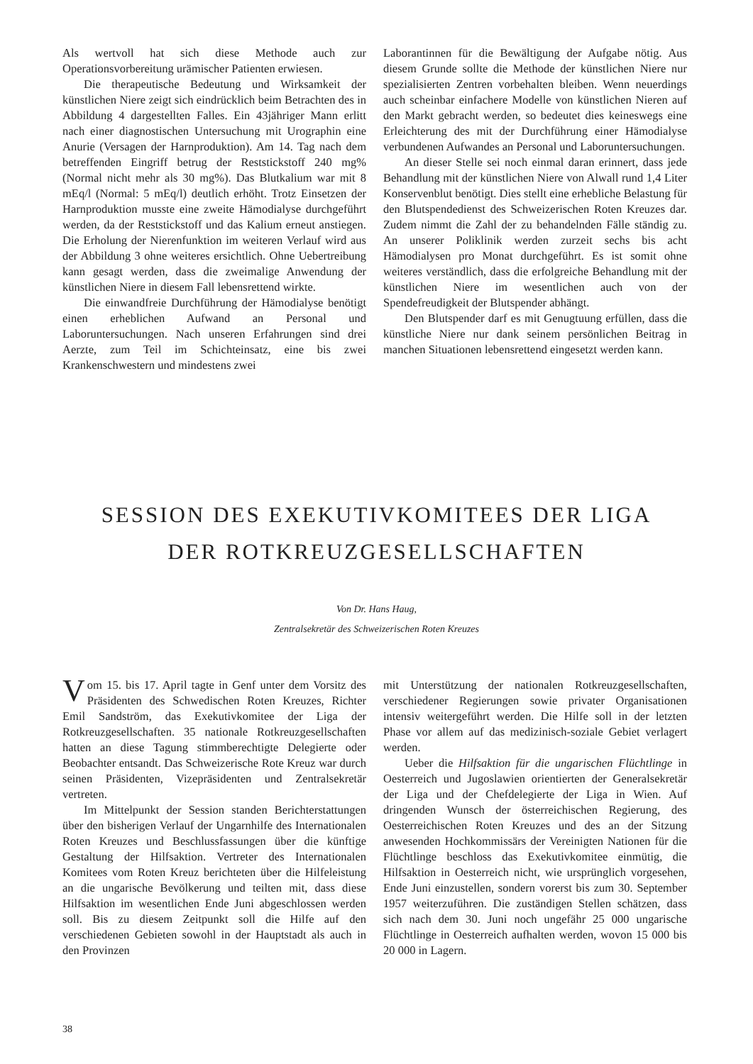Als wertvoll hat sich diese Methode auch zur Operationsvorbereitung urämischer Patienten erwiesen.
Die therapeutische Bedeutung und Wirksamkeit der künstlichen Niere zeigt sich eindrücklich beim Betrachten des in Abbildung 4 dargestellten Falles. Ein 43jähriger Mann erlitt nach einer diagnostischen Untersuchung mit Urographin eine Anurie (Versagen der Harnproduktion). Am 14. Tag nach dem betreffenden Eingriff betrug der Reststickstoff 240 mg% (Normal nicht mehr als 30 mg%). Das Blutkalium war mit 8 mEq/l (Normal: 5 mEq/l) deutlich erhöht. Trotz Einsetzen der Harnproduktion musste eine zweite Hämodialyse durchgeführt werden, da der Reststickstoff und das Kalium erneut anstiegen. Die Erholung der Nierenfunktion im weiteren Verlauf wird aus der Abbildung 3 ohne weiteres ersichtlich. Ohne Uebertreibung kann gesagt werden, dass die zweimalige Anwendung der künstlichen Niere in diesem Fall lebensrettend wirkte.
Die einwandfreie Durchführung der Hämodialyse benötigt einen erheblichen Aufwand an Personal und Laboruntersuchungen. Nach unseren Erfahrungen sind drei Aerzte, zum Teil im Schichteinsatz, eine bis zwei Krankenschwestern und mindestens zwei
Laborantinnen für die Bewältigung der Aufgabe nötig. Aus diesem Grunde sollte die Methode der künstlichen Niere nur spezialisierten Zentren vorbehalten bleiben. Wenn neuerdings auch scheinbar einfachere Modelle von künstlichen Nieren auf den Markt gebracht werden, so bedeutet dies keineswegs eine Erleichterung des mit der Durchführung einer Hämodialyse verbundenen Aufwandes an Personal und Laboruntersuchungen.
An dieser Stelle sei noch einmal daran erinnert, dass jede Behandlung mit der künstlichen Niere von Alwall rund 1,4 Liter Konservenblut benötigt. Dies stellt eine erhebliche Belastung für den Blutspendedienst des Schweizerischen Roten Kreuzes dar. Zudem nimmt die Zahl der zu behandelnden Fälle ständig zu. An unserer Poliklinik werden zurzeit sechs bis acht Hämodialysen pro Monat durchgeführt. Es ist somit ohne weiteres verständlich, dass die erfolgreiche Behandlung mit der künstlichen Niere im wesentlichen auch von der Spendefreudigkeit der Blutspender abhängt.
Den Blutspender darf es mit Genugtuung erfüllen, dass die künstliche Niere nur dank seinem persönlichen Beitrag in manchen Situationen lebensrettend eingesetzt werden kann.
SESSION DES EXEKUTIVKOMITEES DER LIGA
DER ROTKREUZGESELLSCHAFTEN
Von Dr. Hans Haug,
Zentralsekretär des Schweizerischen Roten Kreuzes
Vom 15. bis 17. April tagte in Genf unter dem Vorsitz des Präsidenten des Schwedischen Roten Kreuzes, Richter Emil Sandström, das Exekutivkomitee der Liga der Rotkreuzgesellschaften. 35 nationale Rotkreuzgesellschaften hatten an diese Tagung stimmberechtigte Delegierte oder Beobachter entsandt. Das Schweizerische Rote Kreuz war durch seinen Präsidenten, Vizepräsidenten und Zentralsekretär vertreten.
Im Mittelpunkt der Session standen Berichterstattungen über den bisherigen Verlauf der Ungarnhilfe des Internationalen Roten Kreuzes und Beschlussfassungen über die künftige Gestaltung der Hilfsaktion. Vertreter des Internationalen Komitees vom Roten Kreuz berichteten über die Hilfeleistung an die ungarische Bevölkerung und teilten mit, dass diese Hilfsaktion im wesentlichen Ende Juni abgeschlossen werden soll. Bis zu diesem Zeitpunkt soll die Hilfe auf den verschiedenen Gebieten sowohl in der Hauptstadt als auch in den Provinzen
mit Unterstützung der nationalen Rotkreuzgesellschaften, verschiedener Regierungen sowie privater Organisationen intensiv weitergeführt werden. Die Hilfe soll in der letzten Phase vor allem auf das medizinisch-soziale Gebiet verlagert werden.
Ueber die Hilfsaktion für die ungarischen Flüchtlinge in Oesterreich und Jugoslawien orientierten der Generalsekretär der Liga und der Chefdelegierte der Liga in Wien. Auf dringenden Wunsch der österreichischen Regierung, des Oesterreichischen Roten Kreuzes und des an der Sitzung anwesenden Hochkommissärs der Vereinigten Nationen für die Flüchtlinge beschloss das Exekutivkomitee einmütig, die Hilfsaktion in Oesterreich nicht, wie ursprünglich vorgesehen, Ende Juni einzustellen, sondern vorerst bis zum 30. September 1957 weiterzuführen. Die zuständigen Stellen schätzen, dass sich nach dem 30. Juni noch ungefähr 25 000 ungarische Flüchtlinge in Oesterreich aufhalten werden, wovon 15 000 bis 20 000 in Lagern.
38